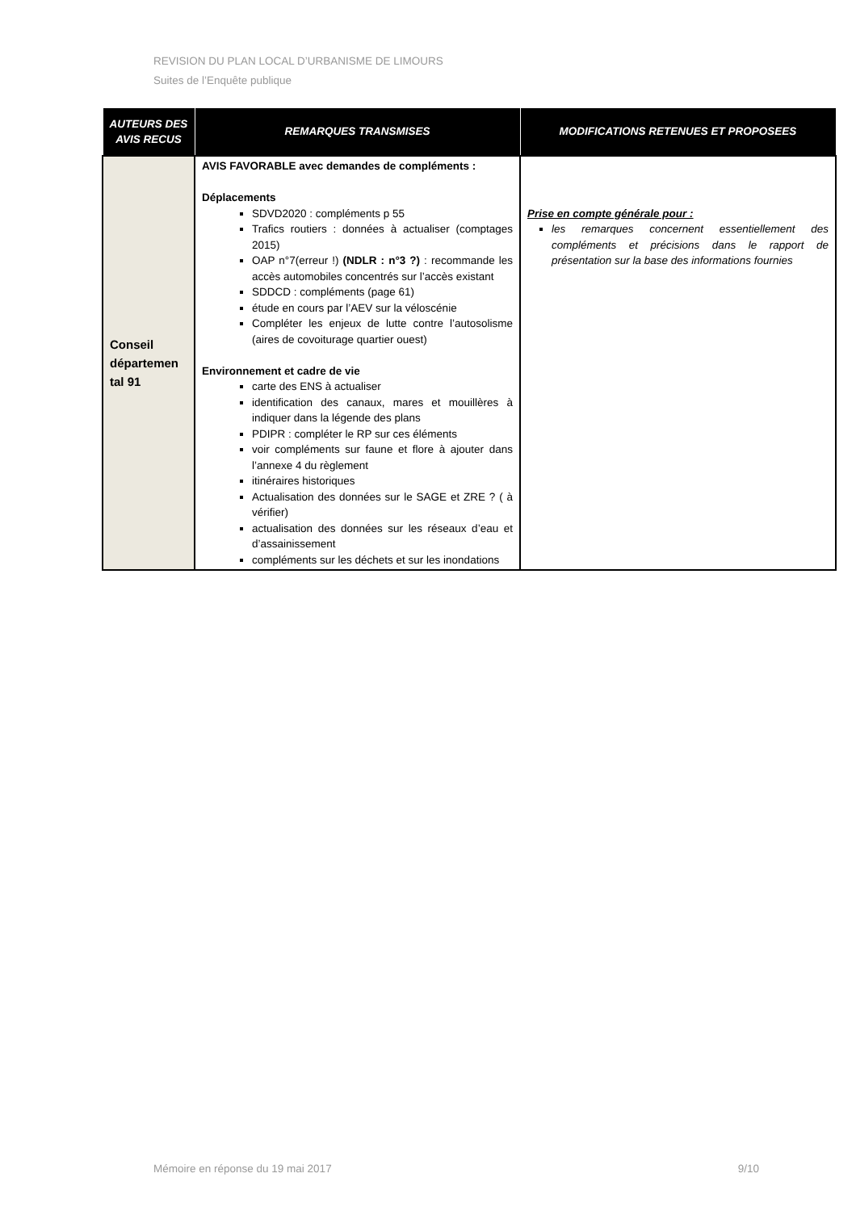REVISION DU PLAN LOCAL D’URBANISME DE LIMOURS
Suites de l’Enquête publique
| AUTEURS DES AVIS RECUS | REMARQUES TRANSMISES | MODIFICATIONS RETENUES ET PROPOSEES |
| --- | --- | --- |
| Conseil départemen tal 91 | AVIS FAVORABLE avec demandes de compléments : Déplacements SDVD2020 : compléments p 55 Trafics routiers : données à actualiser (comptages 2015) OAP n°7(erreur !) (NDLR : n°3 ?) : recommande les accès automobiles concentrés sur l’accès existant SDDCD : compléments (page 61) étude en cours par l’AEV sur la véloscénie Compléter les enjeux de lutte contre l’autosolisme (aires de covoiturage quartier ouest) Environnement et cadre de vie carte des ENS à actualiser identification des canaux, mares et mouillères à indiquer dans la légende des plans PDIPR : compléter le RP sur ces éléments voir compléments sur faune et flore à ajouter dans l’annexe 4 du règlement itinéraires historiques Actualisation des données sur le SAGE et ZRE ? ( à vérifier) actualisation des données sur les réseaux d’eau et d’assainissement compléments sur les déchets et sur les inondations | Prise en compte générale pour : les remarques concernent essentiellement des compléments et précisions dans le rapport de présentation sur la base des informations fournies |
Mémoire en réponse du 19 mai 2017 9/10